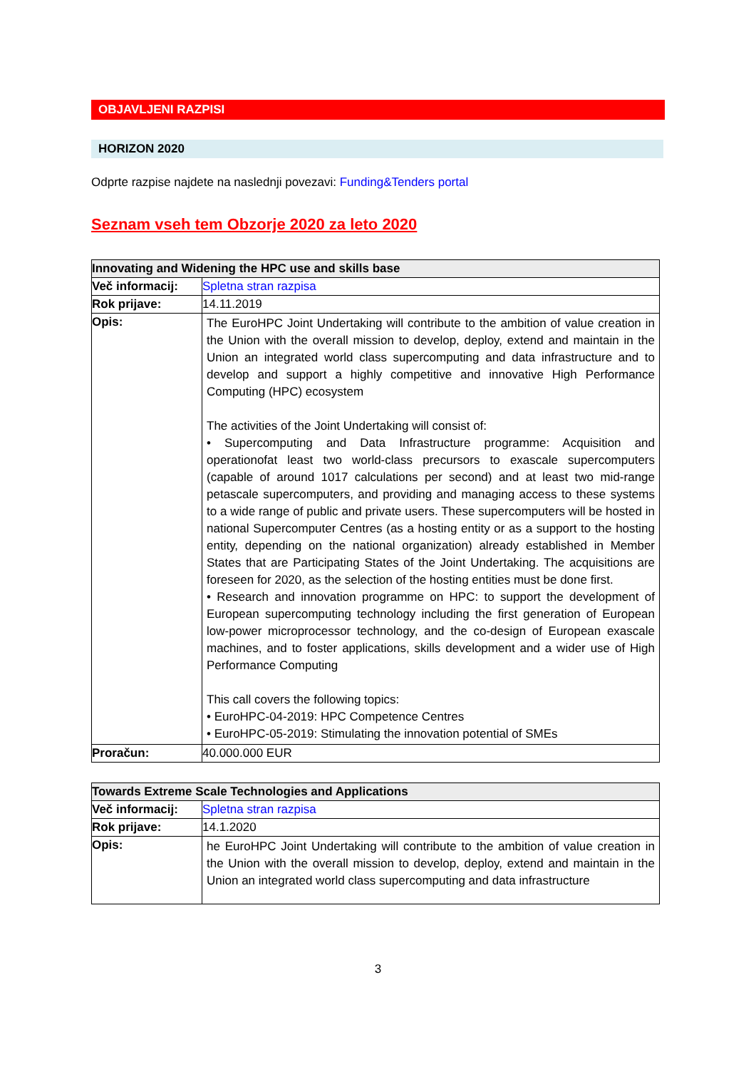OBJAVLJENI RAZPISI
HORIZON 2020
Odprte razpise najdete na naslednji povezavi: Funding&Tenders portal
Seznam vseh tem Obzorje 2020 za leto 2020
| Innovating and Widening the HPC use and skills base | |
| --- | --- |
| Več informacij: | Spletna stran razpisa |
| Rok prijave: | 14.11.2019 |
| Opis: | The EuroHPC Joint Undertaking will contribute to the ambition of value creation in the Union with the overall mission to develop, deploy, extend and maintain in the Union an integrated world class supercomputing and data infrastructure and to develop and support a highly competitive and innovative High Performance Computing (HPC) ecosystem The activities of the Joint Undertaking will consist of: • Supercomputing and Data Infrastructure programme: Acquisition and operationofat least two world-class precursors to exascale supercomputers (capable of around 1017 calculations per second) and at least two mid-range petascale supercomputers, and providing and managing access to these systems to a wide range of public and private users. These supercomputers will be hosted in national Supercomputer Centres (as a hosting entity or as a support to the hosting entity, depending on the national organization) already established in Member States that are Participating States of the Joint Undertaking. The acquisitions are foreseen for 2020, as the selection of the hosting entities must be done first. • Research and innovation programme on HPC: to support the development of European supercomputing technology including the first generation of European low-power microprocessor technology, and the co-design of European exascale machines, and to foster applications, skills development and a wider use of High Performance Computing This call covers the following topics: • EuroHPC-04-2019: HPC Competence Centres • EuroHPC-05-2019: Stimulating the innovation potential of SMEs |
| Proračun: | 40.000.000 EUR |
| Towards Extreme Scale Technologies and Applications | |
| --- | --- |
| Več informacij: | Spletna stran razpisa |
| Rok prijave: | 14.1.2020 |
| Opis: | he EuroHPC Joint Undertaking will contribute to the ambition of value creation in the Union with the overall mission to develop, deploy, extend and maintain in the Union an integrated world class supercomputing and data infrastructure |
3